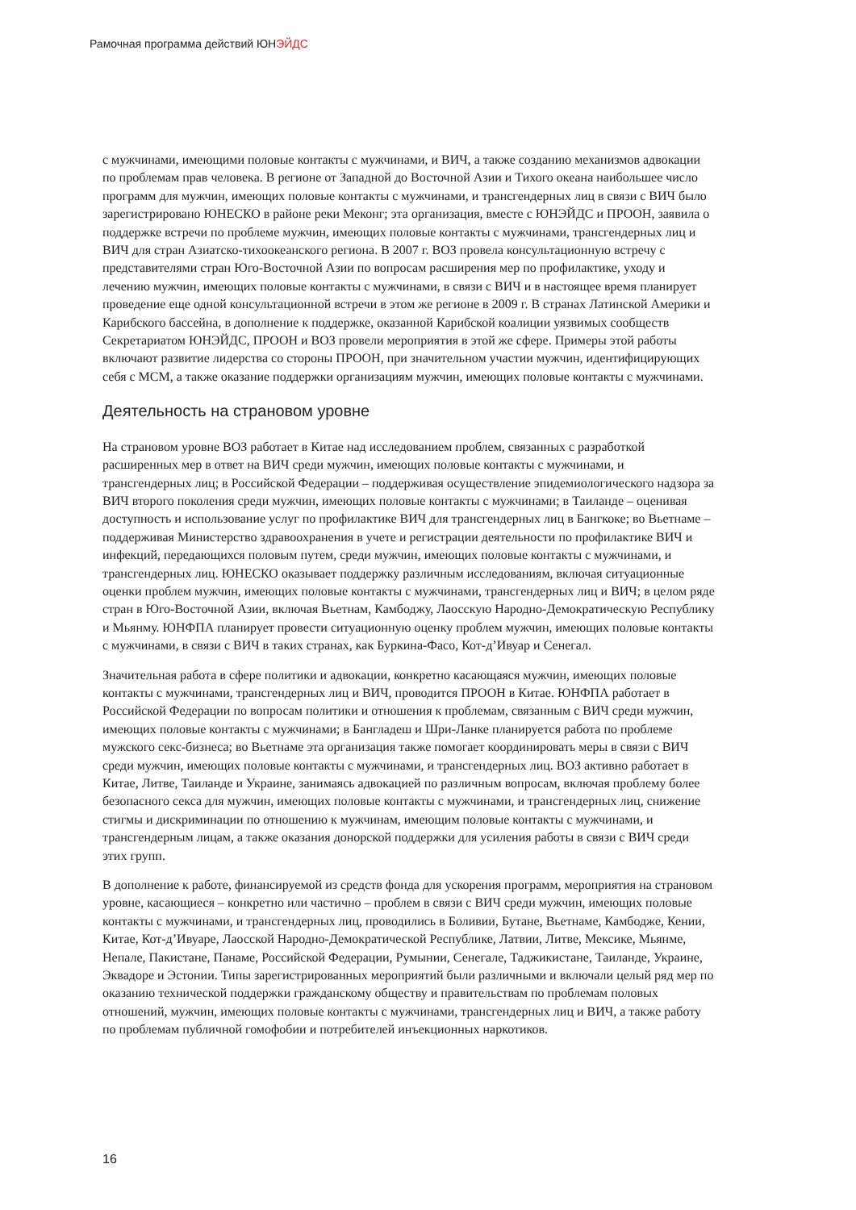Рамочная программа действий ЮНЭЙДС
с мужчинами, имеющими половые контакты с мужчинами, и ВИЧ, а также созданию механизмов адвокации по проблемам прав человека. В регионе от Западной до Восточной Азии и Тихого океана наибольшее число программ для мужчин, имеющих половые контакты с мужчинами, и трансгендерных лиц в связи с ВИЧ было зарегистрировано ЮНЕСКО в районе реки Меконг; эта организация, вместе с ЮНЭЙДС и ПРООН, заявила о поддержке встречи по проблеме мужчин, имеющих половые контакты с мужчинами, трансгендерных лиц и ВИЧ для стран Азиатско-тихоокеанского региона. В 2007 г. ВОЗ провела консультационную встречу с представителями стран Юго-Восточной Азии по вопросам расширения мер по профилактике, уходу и лечению мужчин, имеющих половые контакты с мужчинами, в связи с ВИЧ и в настоящее время планирует проведение еще одной консультационной встречи в этом же регионе в 2009 г. В странах Латинской Америки и Карибского бассейна, в дополнение к поддержке, оказанной Карибской коалиции уязвимых сообществ Секретариатом ЮНЭЙДС, ПРООН и ВОЗ провели мероприятия в этой же сфере. Примеры этой работы включают развитие лидерства со стороны ПРООН, при значительном участии мужчин, идентифицирующих себя с МСМ, а также оказание поддержки организациям мужчин, имеющих половые контакты с мужчинами.
Деятельность на страновом уровне
На страновом уровне ВОЗ работает в Китае над исследованием проблем, связанных с разработкой расширенных мер в ответ на ВИЧ среди мужчин, имеющих половые контакты с мужчинами, и трансгендерных лиц; в Российской Федерации – поддерживая осуществление эпидемиологического надзора за ВИЧ второго поколения среди мужчин, имеющих половые контакты с мужчинами; в Таиланде – оценивая доступность и использование услуг по профилактике ВИЧ для трансгендерных лиц в Бангкоке; во Вьетнаме – поддерживая Министерство здравоохранения в учете и регистрации деятельности по профилактике ВИЧ и инфекций, передающихся половым путем, среди мужчин, имеющих половые контакты с мужчинами, и трансгендерных лиц. ЮНЕСКО оказывает поддержку различным исследованиям, включая ситуационные оценки проблем мужчин, имеющих половые контакты с мужчинами, трансгендерных лиц и ВИЧ; в целом ряде стран в Юго-Восточной Азии, включая Вьетнам, Камбоджу, Лаосскую Народно-Демократическую Республику и Мьянму. ЮНФПА планирует провести ситуационную оценку проблем мужчин, имеющих половые контакты с мужчинами, в связи с ВИЧ в таких странах, как Буркина-Фасо, Кот-д’Ивуар и Сенегал.
Значительная работа в сфере политики и адвокации, конкретно касающаяся мужчин, имеющих половые контакты с мужчинами, трансгендерных лиц и ВИЧ, проводится ПРООН в Китае. ЮНФПА работает в Российской Федерации по вопросам политики и отношения к проблемам, связанным с ВИЧ среди мужчин, имеющих половые контакты с мужчинами; в Бангладеш и Шри-Ланке планируется работа по проблеме мужского секс-бизнеса; во Вьетнаме эта организация также помогает координировать меры в связи с ВИЧ среди мужчин, имеющих половые контакты с мужчинами, и трансгендерных лиц. ВОЗ активно работает в Китае, Литве, Таиланде и Украине, занимаясь адвокацией по различным вопросам, включая проблему более безопасного секса для мужчин, имеющих половые контакты с мужчинами, и трансгендерных лиц, снижение стигмы и дискриминации по отношению к мужчинам, имеющим половые контакты с мужчинами, и трансгендерным лицам, а также оказания донорской поддержки для усиления работы в связи с ВИЧ среди этих групп.
В дополнение к работе, финансируемой из средств фонда для ускорения программ, мероприятия на страновом уровне, касающиеся – конкретно или частично – проблем в связи с ВИЧ среди мужчин, имеющих половые контакты с мужчинами, и трансгендерных лиц, проводились в Боливии, Бутане, Вьетнаме, Камбодже, Кении, Китае, Кот-д’Ивуаре, Лаосской Народно-Демократической Республике, Латвии, Литве, Мексике, Мьянме, Непале, Пакистане, Панаме, Российской Федерации, Румынии, Сенегале, Таджикистане, Таиланде, Украине, Эквадоре и Эстонии. Типы зарегистрированных мероприятий были различными и включали целый ряд мер по оказанию технической поддержки гражданскому обществу и правительствам по проблемам половых отношений, мужчин, имеющих половые контакты с мужчинами, трансгендерных лиц и ВИЧ, а также работу по проблемам публичной гомофобии и потребителей инъекционных наркотиков.
16